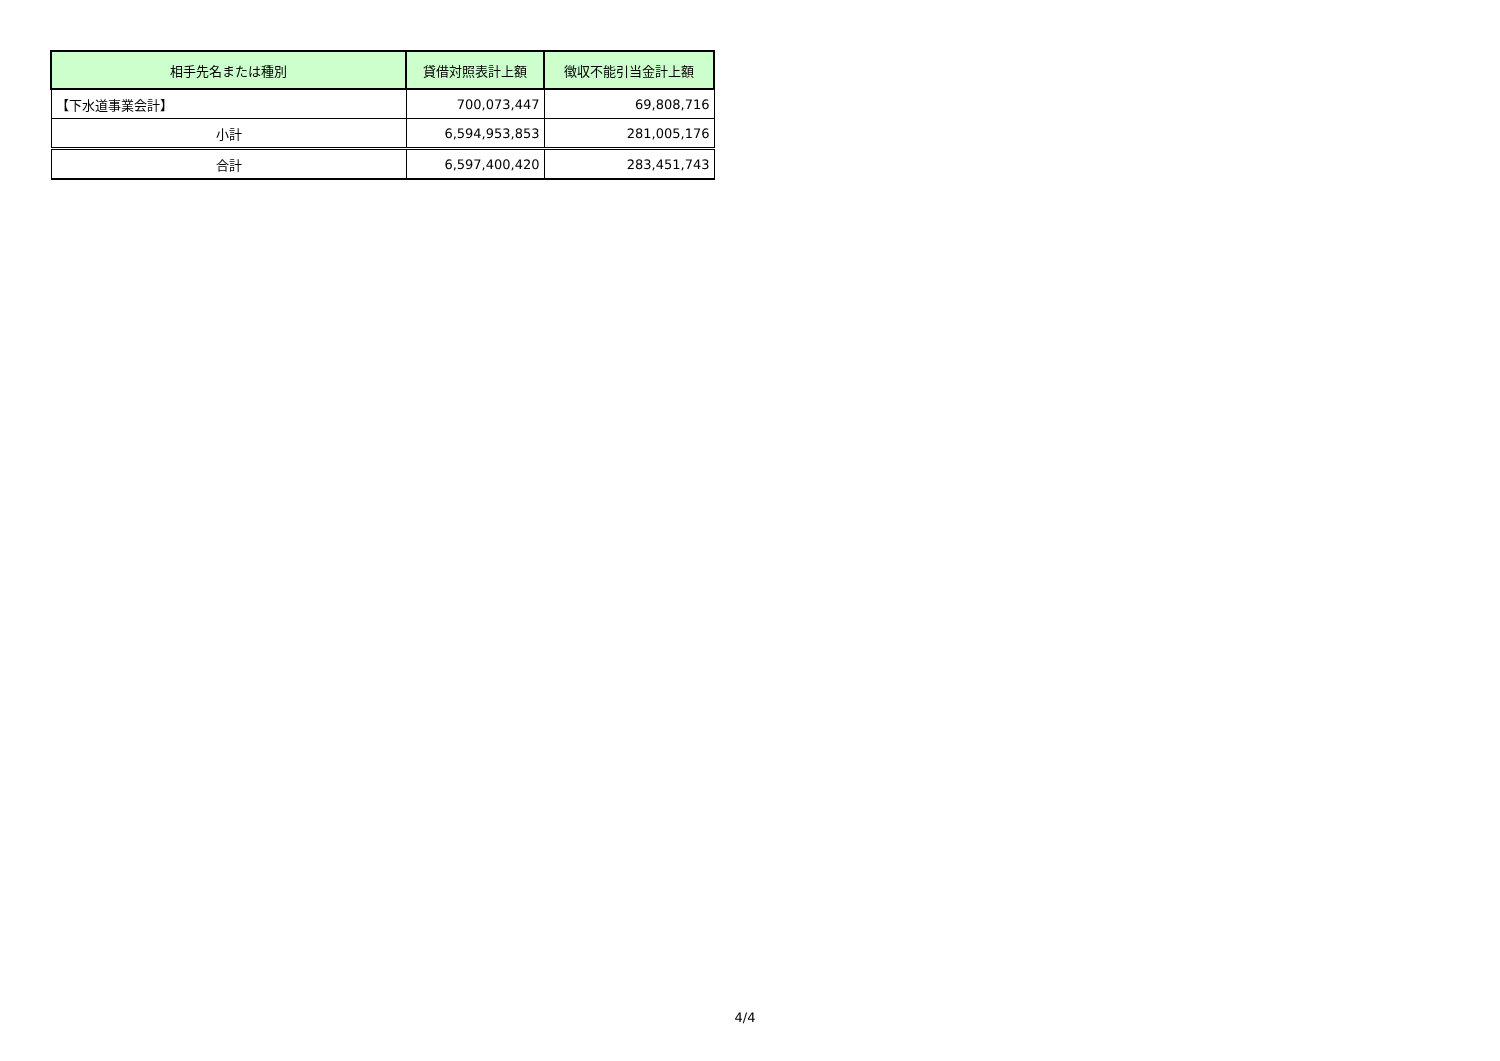| 相手先名または種別 | 貸借対照表計上額 | 徴収不能引当金計上額 |
| --- | --- | --- |
| 【下水道事業会計】 | 700,073,447 | 69,808,716 |
| 小計 | 6,594,953,853 | 281,005,176 |
| 合計 | 6,597,400,420 | 283,451,743 |
4/4